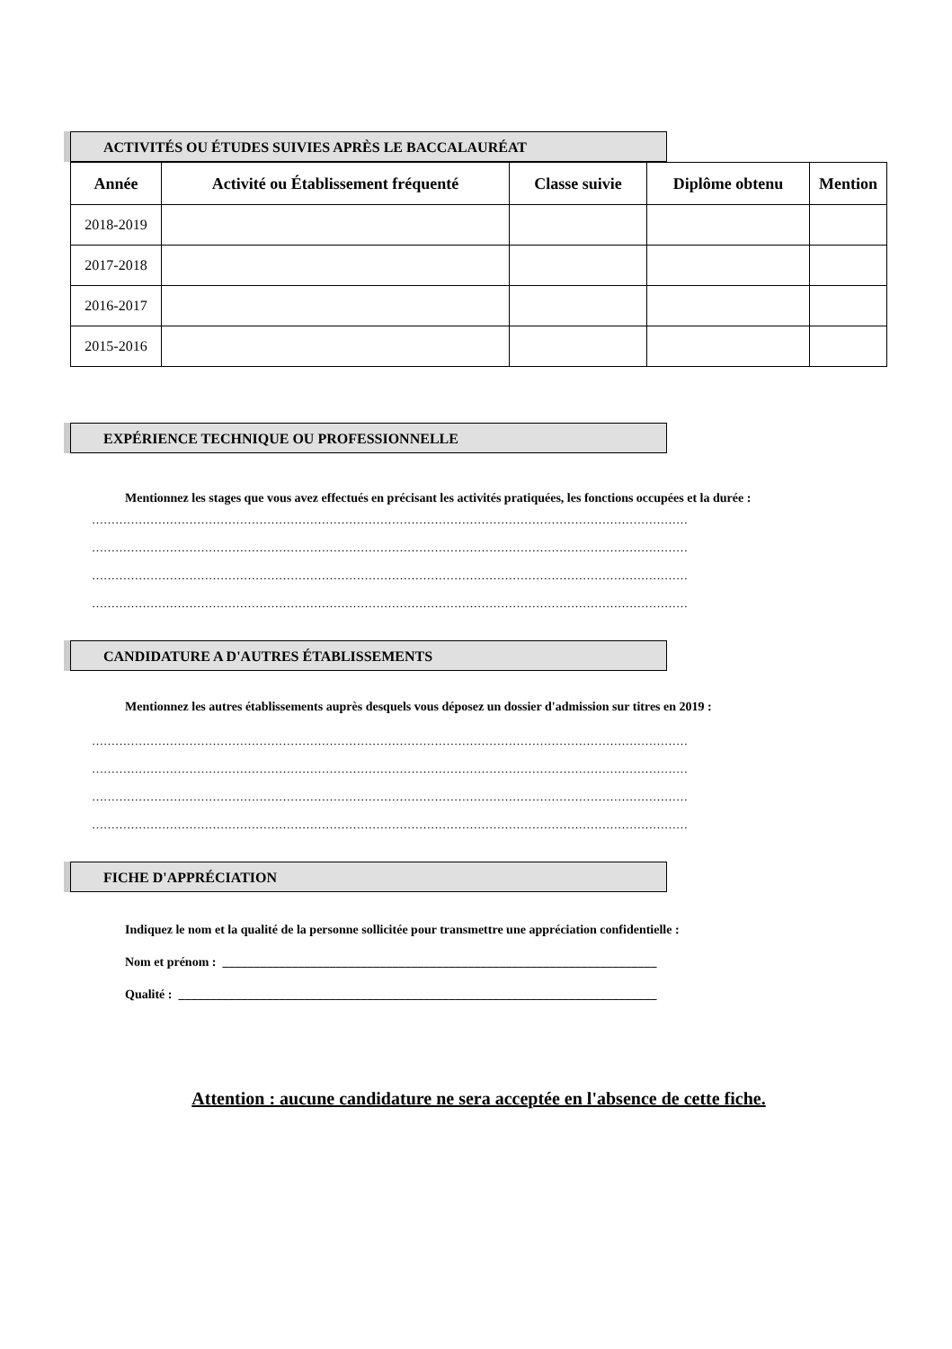ACTIVITÉS OU ÉTUDES SUIVIES APRÈS LE BACCALAURÉAT
| Année | Activité ou Établissement fréquenté | Classe suivie | Diplôme obtenu | Mention |
| --- | --- | --- | --- | --- |
| 2018-2019 | | | | |
| 2017-2018 | | | | |
| 2016-2017 | | | | |
| 2015-2016 | | | | |
EXPÉRIENCE TECHNIQUE OU PROFESSIONNELLE
Mentionnez les stages que vous avez effectués en précisant les activités pratiquées, les fonctions occupées et la durée :
………………………………………………………………………………………………………………………………………
………………………………………………………………………………………………………………………………………
………………………………………………………………………………………………………………………………………
………………………………………………………………………………………………………………………………………
CANDIDATURE A D'AUTRES ÉTABLISSEMENTS
Mentionnez les autres établissements auprès desquels vous déposez un dossier d'admission sur titres en 2019 :
………………………………………………………………………………………………………………………………………
………………………………………………………………………………………………………………………………………
………………………………………………………………………………………………………………………………………
………………………………………………………………………………………………………………………………………
FICHE D'APPRÉCIATION
Indiquez le nom et la qualité de la personne sollicitée pour transmettre une appréciation confidentielle :
Nom et prénom : _____________________________________________________________________
Qualité : ____________________________________________________________________________
Attention : aucune candidature ne sera acceptée en l'absence de cette fiche.